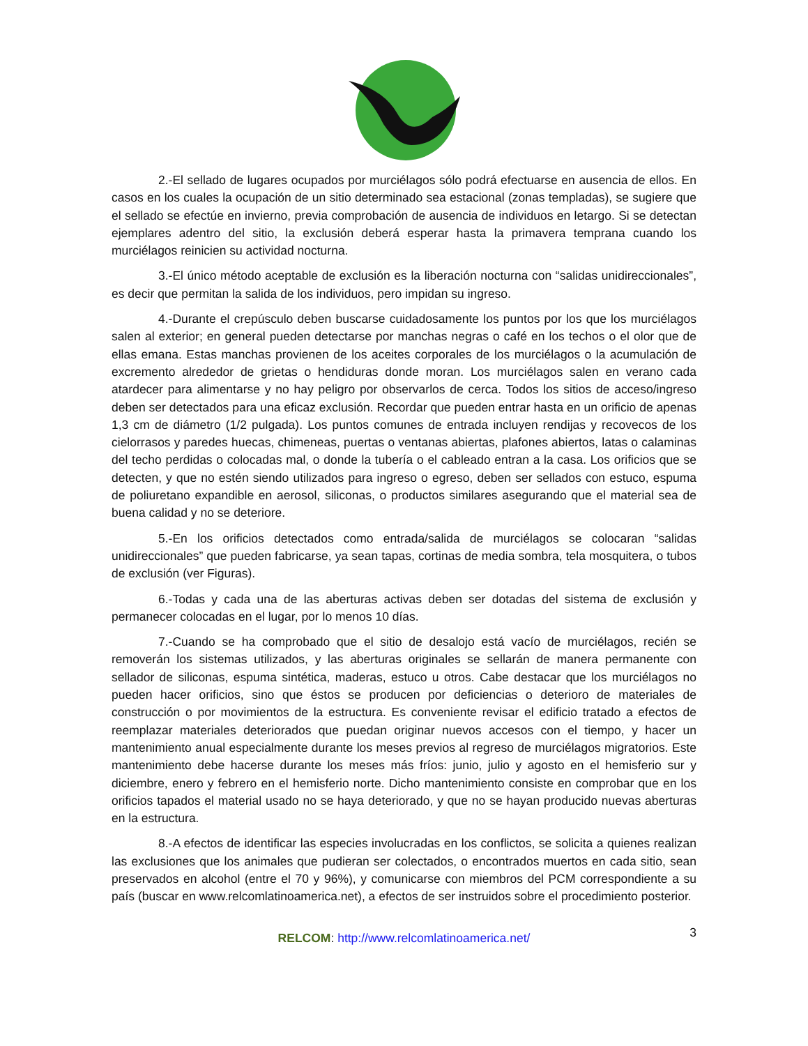2.-El sellado de lugares ocupados por murciélagos sólo podrá efectuarse en ausencia de ellos. En casos en los cuales la ocupación de un sitio determinado sea estacional (zonas templadas), se sugiere que el sellado se efectúe en invierno, previa comprobación de ausencia de individuos en letargo. Si se detectan ejemplares adentro del sitio, la exclusión deberá esperar hasta la primavera temprana cuando los murciélagos reinicien su actividad nocturna.
3.-El único método aceptable de exclusión es la liberación nocturna con “salidas unidireccionales”, es decir que permitan la salida de los individuos, pero impidan su ingreso.
4.-Durante el crepúsculo deben buscarse cuidadosamente los puntos por los que los murciélagos salen al exterior; en general pueden detectarse por manchas negras o café en los techos o el olor que de ellas emana. Estas manchas provienen de los aceites corporales de los murciélagos o la acumulación de excremento alrededor de grietas o hendiduras donde moran. Los murciélagos salen en verano cada atardecer para alimentarse y no hay peligro por observarlos de cerca. Todos los sitios de acceso/ingreso deben ser detectados para una eficaz exclusión. Recordar que pueden entrar hasta en un orificio de apenas 1,3 cm de diámetro (1/2 pulgada). Los puntos comunes de entrada incluyen rendijas y recovecos de los cielorrasos y paredes huecas, chimeneas, puertas o ventanas abiertas, plafones abiertos, latas o calaminas del techo perdidas o colocadas mal, o donde la tubería o el cableado entran a la casa. Los orificios que se detecten, y que no estén siendo utilizados para ingreso o egreso, deben ser sellados con estuco, espuma de poliuretano expandible en aerosol, siliconas, o productos similares asegurando que el material sea de buena calidad y no se deteriore.
5.-En los orificios detectados como entrada/salida de murciélagos se colocaran “salidas unidireccionales” que pueden fabricarse, ya sean tapas, cortinas de media sombra, tela mosquitera, o tubos de exclusión (ver Figuras).
6.-Todas y cada una de las aberturas activas deben ser dotadas del sistema de exclusión y permanecer colocadas en el lugar, por lo menos 10 días.
7.-Cuando se ha comprobado que el sitio de desalojo está vacío de murciélagos, recién se removerán los sistemas utilizados, y las aberturas originales se sellarán de manera permanente con sellador de siliconas, espuma sintética, maderas, estuco u otros. Cabe destacar que los murciélagos no pueden hacer orificios, sino que éstos se producen por deficiencias o deterioro de materiales de construcción o por movimientos de la estructura. Es conveniente revisar el edificio tratado a efectos de reemplazar materiales deteriorados que puedan originar nuevos accesos con el tiempo, y hacer un mantenimiento anual especialmente durante los meses previos al regreso de murciélagos migratorios. Este mantenimiento debe hacerse durante los meses más fríos: junio, julio y agosto en el hemisferio sur y diciembre, enero y febrero en el hemisferio norte. Dicho mantenimiento consiste en comprobar que en los orificios tapados el material usado no se haya deteriorado, y que no se hayan producido nuevas aberturas en la estructura.
8.-A efectos de identificar las especies involucradas en los conflictos, se solicita a quienes realizan las exclusiones que los animales que pudieran ser colectados, o encontrados muertos en cada sitio, sean preservados en alcohol (entre el 70 y 96%), y comunicarse con miembros del PCM correspondiente a su país (buscar en www.relcomlatinoamerica.net), a efectos de ser instruidos sobre el procedimiento posterior.
RELCOM: http://www.relcomlatinoamerica.net/ 3